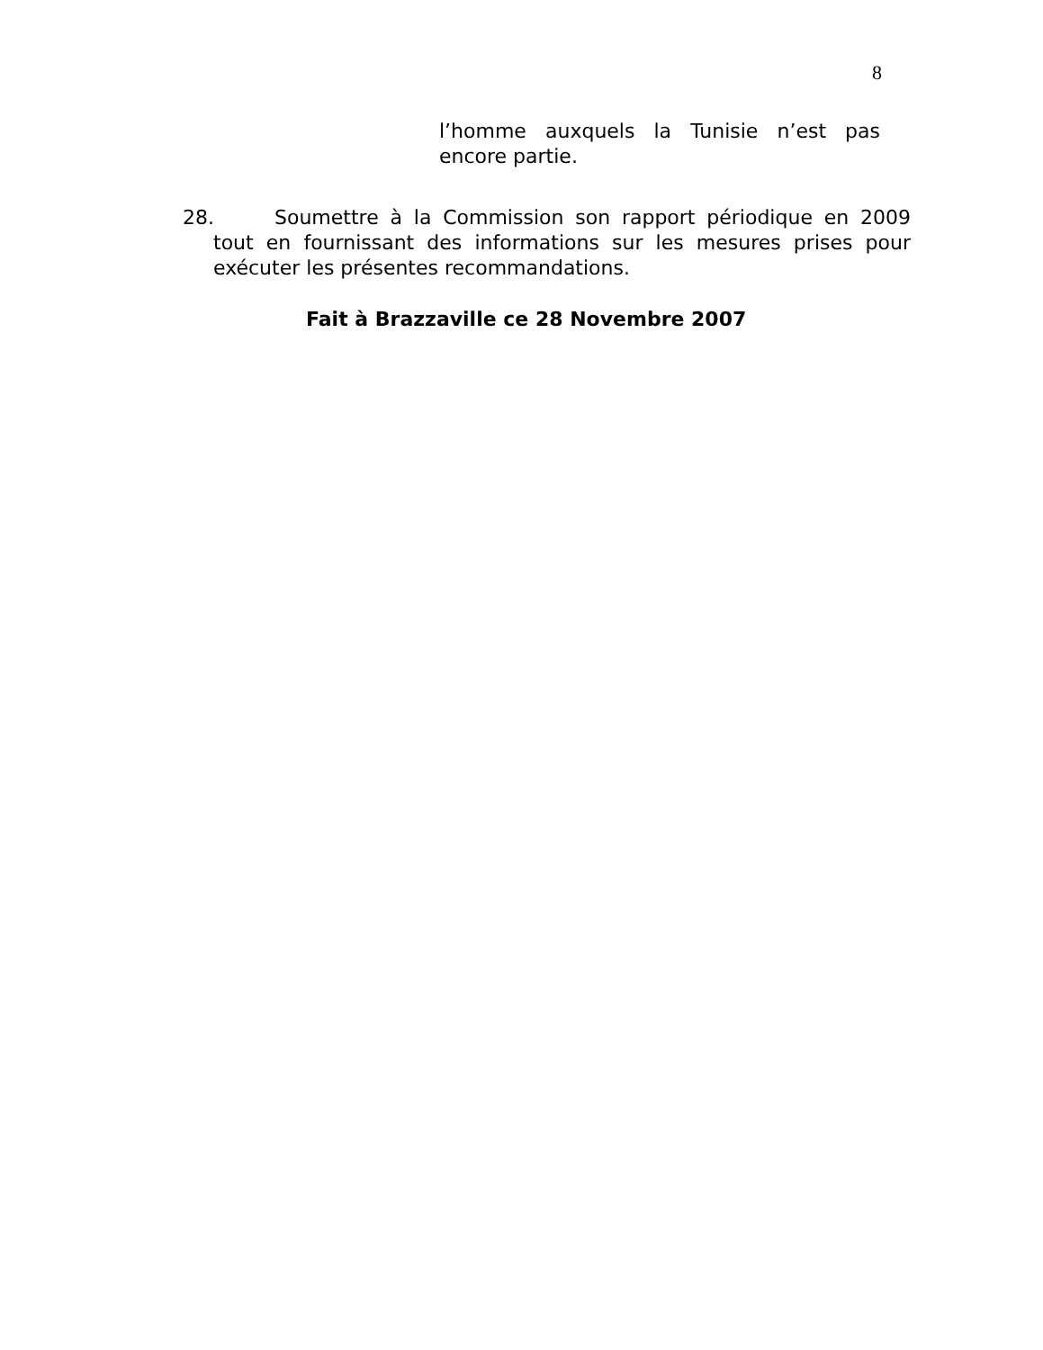8
l’homme auxquels la Tunisie n’est pas encore partie.
28. Soumettre à la Commission son rapport périodique en 2009 tout en fournissant des informations sur les mesures prises pour exécuter les présentes recommandations.
Fait à Brazzaville ce 28 Novembre 2007